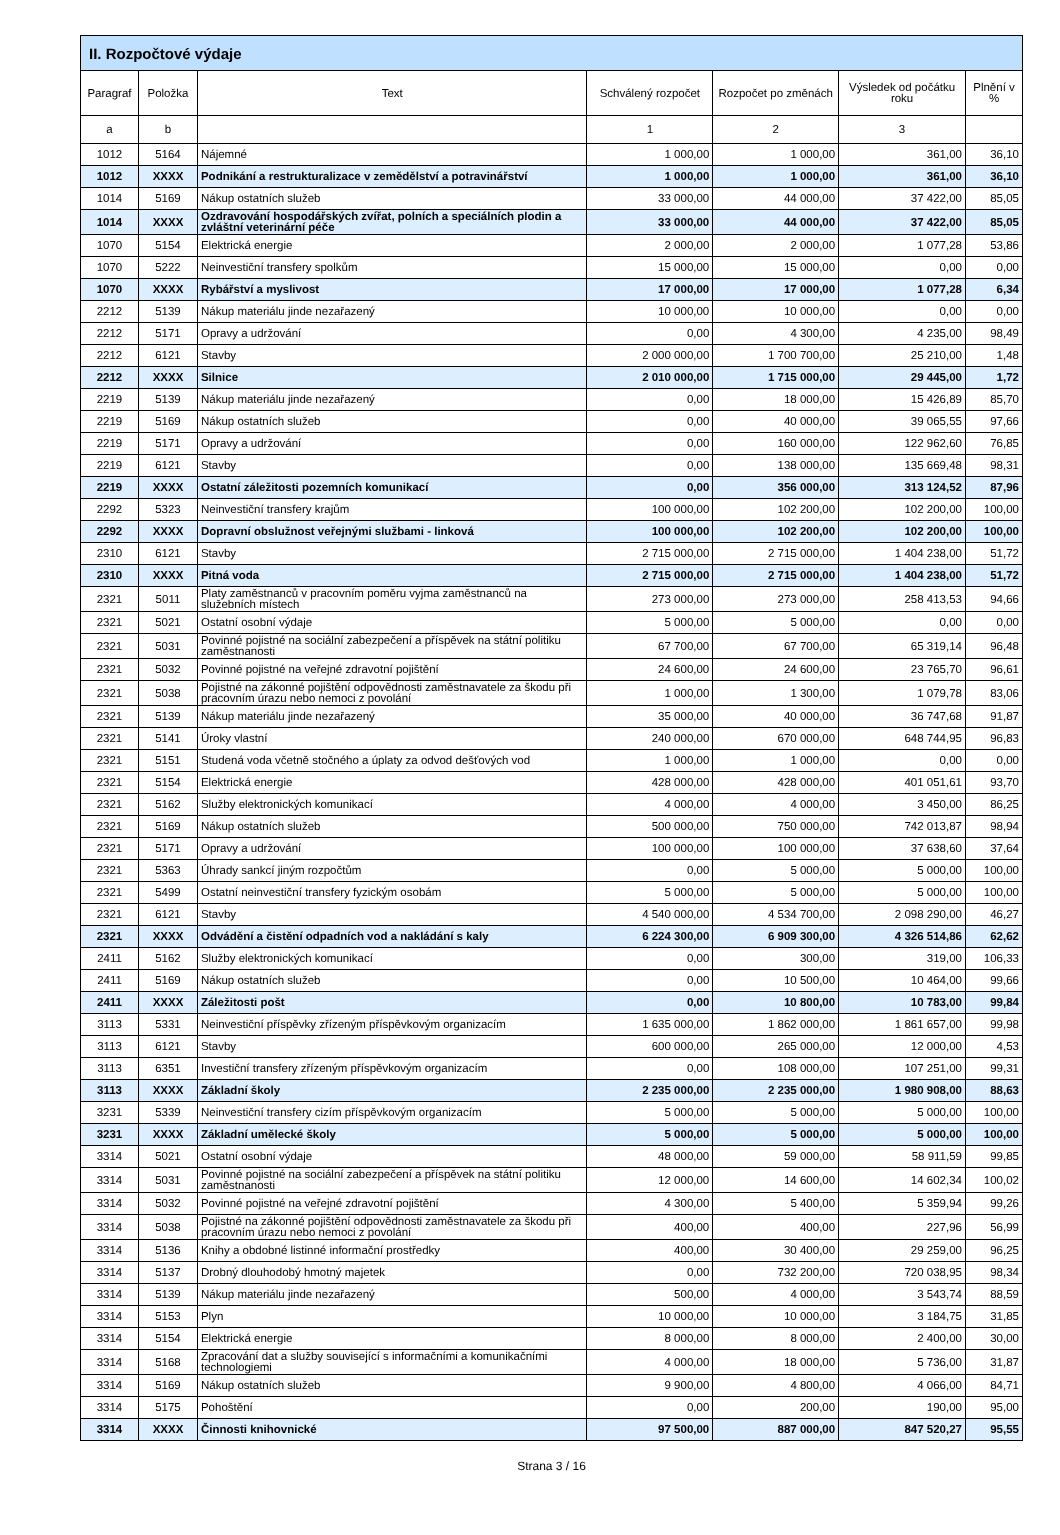| II. Rozpočtové výdaje | | | | | | |
| Paragraf | Položka | Text | Schválený rozpočet | Rozpočet po změnách | Výsledek od počátku roku | Plnění v % |
| a | b | | 1 | 2 | 3 | |
| 1012 | 5164 | Nájemné | 1 000,00 | 1 000,00 | 361,00 | 36,10 |
| 1012 | XXXX | Podnikání a restrukturalizace v zemědělství a potravinářství | 1 000,00 | 1 000,00 | 361,00 | 36,10 |
| 1014 | 5169 | Nákup ostatních služeb | 33 000,00 | 44 000,00 | 37 422,00 | 85,05 |
| 1014 | XXXX | Ozdravování hospodářských zvířat, polních a speciálních plodin a zvláštní veterinární péče | 33 000,00 | 44 000,00 | 37 422,00 | 85,05 |
| 1070 | 5154 | Elektrická energie | 2 000,00 | 2 000,00 | 1 077,28 | 53,86 |
| 1070 | 5222 | Neinvestiční transfery spolkům | 15 000,00 | 15 000,00 | 0,00 | 0,00 |
| 1070 | XXXX | Rybářství a myslivost | 17 000,00 | 17 000,00 | 1 077,28 | 6,34 |
| 2212 | 5139 | Nákup materiálu jinde nezařazený | 10 000,00 | 10 000,00 | 0,00 | 0,00 |
| 2212 | 5171 | Opravy a udržování | 0,00 | 4 300,00 | 4 235,00 | 98,49 |
| 2212 | 6121 | Stavby | 2 000 000,00 | 1 700 700,00 | 25 210,00 | 1,48 |
| 2212 | XXXX | Silnice | 2 010 000,00 | 1 715 000,00 | 29 445,00 | 1,72 |
| 2219 | 5139 | Nákup materiálu jinde nezařazený | 0,00 | 18 000,00 | 15 426,89 | 85,70 |
| 2219 | 5169 | Nákup ostatních služeb | 0,00 | 40 000,00 | 39 065,55 | 97,66 |
| 2219 | 5171 | Opravy a udržování | 0,00 | 160 000,00 | 122 962,60 | 76,85 |
| 2219 | 6121 | Stavby | 0,00 | 138 000,00 | 135 669,48 | 98,31 |
| 2219 | XXXX | Ostatní záležitosti pozemních komunikací | 0,00 | 356 000,00 | 313 124,52 | 87,96 |
| 2292 | 5323 | Neinvestiční transfery krajům | 100 000,00 | 102 200,00 | 102 200,00 | 100,00 |
| 2292 | XXXX | Dopravní obslužnost veřejnými službami - linková | 100 000,00 | 102 200,00 | 102 200,00 | 100,00 |
| 2310 | 6121 | Stavby | 2 715 000,00 | 2 715 000,00 | 1 404 238,00 | 51,72 |
| 2310 | XXXX | Pitná voda | 2 715 000,00 | 2 715 000,00 | 1 404 238,00 | 51,72 |
| 2321 | 5011 | Platy zaměstnanců v pracovním poměru vyjma zaměstnanců na služebních místech | 273 000,00 | 273 000,00 | 258 413,53 | 94,66 |
| 2321 | 5021 | Ostatní osobní výdaje | 5 000,00 | 5 000,00 | 0,00 | 0,00 |
| 2321 | 5031 | Povinné pojistné na sociální zabezpečení a příspěvek na státní politiku zaměstnanosti | 67 700,00 | 67 700,00 | 65 319,14 | 96,48 |
| 2321 | 5032 | Povinné pojistné na veřejné zdravotní pojištění | 24 600,00 | 24 600,00 | 23 765,70 | 96,61 |
| 2321 | 5038 | Pojistné na zákonné pojištění odpovědnosti zaměstnavatele za škodu při pracovním úrazu nebo nemoci z povolání | 1 000,00 | 1 300,00 | 1 079,78 | 83,06 |
| 2321 | 5139 | Nákup materiálu jinde nezařazený | 35 000,00 | 40 000,00 | 36 747,68 | 91,87 |
| 2321 | 5141 | Úroky vlastní | 240 000,00 | 670 000,00 | 648 744,95 | 96,83 |
| 2321 | 5151 | Studená voda včetně stočného a úplaty za odvod dešťových vod | 1 000,00 | 1 000,00 | 0,00 | 0,00 |
| 2321 | 5154 | Elektrická energie | 428 000,00 | 428 000,00 | 401 051,61 | 93,70 |
| 2321 | 5162 | Služby elektronických komunikací | 4 000,00 | 4 000,00 | 3 450,00 | 86,25 |
| 2321 | 5169 | Nákup ostatních služeb | 500 000,00 | 750 000,00 | 742 013,87 | 98,94 |
| 2321 | 5171 | Opravy a udržování | 100 000,00 | 100 000,00 | 37 638,60 | 37,64 |
| 2321 | 5363 | Úhrady sankcí jiným rozpočtům | 0,00 | 5 000,00 | 5 000,00 | 100,00 |
| 2321 | 5499 | Ostatní neinvestiční transfery fyzickým osobám | 5 000,00 | 5 000,00 | 5 000,00 | 100,00 |
| 2321 | 6121 | Stavby | 4 540 000,00 | 4 534 700,00 | 2 098 290,00 | 46,27 |
| 2321 | XXXX | Odvádění a čistění odpadních vod a nakládání s kaly | 6 224 300,00 | 6 909 300,00 | 4 326 514,86 | 62,62 |
| 2411 | 5162 | Služby elektronických komunikací | 0,00 | 300,00 | 319,00 | 106,33 |
| 2411 | 5169 | Nákup ostatních služeb | 0,00 | 10 500,00 | 10 464,00 | 99,66 |
| 2411 | XXXX | Záležitosti pošt | 0,00 | 10 800,00 | 10 783,00 | 99,84 |
| 3113 | 5331 | Neinvestiční příspěvky zřízeným příspěvkovým organizacím | 1 635 000,00 | 1 862 000,00 | 1 861 657,00 | 99,98 |
| 3113 | 6121 | Stavby | 600 000,00 | 265 000,00 | 12 000,00 | 4,53 |
| 3113 | 6351 | Investiční transfery zřízeným příspěvkovým organizacím | 0,00 | 108 000,00 | 107 251,00 | 99,31 |
| 3113 | XXXX | Základní školy | 2 235 000,00 | 2 235 000,00 | 1 980 908,00 | 88,63 |
| 3231 | 5339 | Neinvestiční transfery cizím příspěvkovým organizacím | 5 000,00 | 5 000,00 | 5 000,00 | 100,00 |
| 3231 | XXXX | Základní umělecké školy | 5 000,00 | 5 000,00 | 5 000,00 | 100,00 |
| 3314 | 5021 | Ostatní osobní výdaje | 48 000,00 | 59 000,00 | 58 911,59 | 99,85 |
| 3314 | 5031 | Povinné pojistné na sociální zabezpečení a příspěvek na státní politiku zaměstnanosti | 12 000,00 | 14 600,00 | 14 602,34 | 100,02 |
| 3314 | 5032 | Povinné pojistné na veřejné zdravotní pojištění | 4 300,00 | 5 400,00 | 5 359,94 | 99,26 |
| 3314 | 5038 | Pojistné na zákonné pojištění odpovědnosti zaměstnavatele za škodu při pracovním úrazu nebo nemoci z povolání | 400,00 | 400,00 | 227,96 | 56,99 |
| 3314 | 5136 | Knihy a obdobné listinné informační prostředky | 400,00 | 30 400,00 | 29 259,00 | 96,25 |
| 3314 | 5137 | Drobný dlouhodobý hmotný majetek | 0,00 | 732 200,00 | 720 038,95 | 98,34 |
| 3314 | 5139 | Nákup materiálu jinde nezařazený | 500,00 | 4 000,00 | 3 543,74 | 88,59 |
| 3314 | 5153 | Plyn | 10 000,00 | 10 000,00 | 3 184,75 | 31,85 |
| 3314 | 5154 | Elektrická energie | 8 000,00 | 8 000,00 | 2 400,00 | 30,00 |
| 3314 | 5168 | Zpracování dat a služby související s informačními a komunikačními technologiemi | 4 000,00 | 18 000,00 | 5 736,00 | 31,87 |
| 3314 | 5169 | Nákup ostatních služeb | 9 900,00 | 4 800,00 | 4 066,00 | 84,71 |
| 3314 | 5175 | Pohoštění | 0,00 | 200,00 | 190,00 | 95,00 |
| 3314 | XXXX | Činnosti knihovnické | 97 500,00 | 887 000,00 | 847 520,27 | 95,55 |
Strana 3 / 16